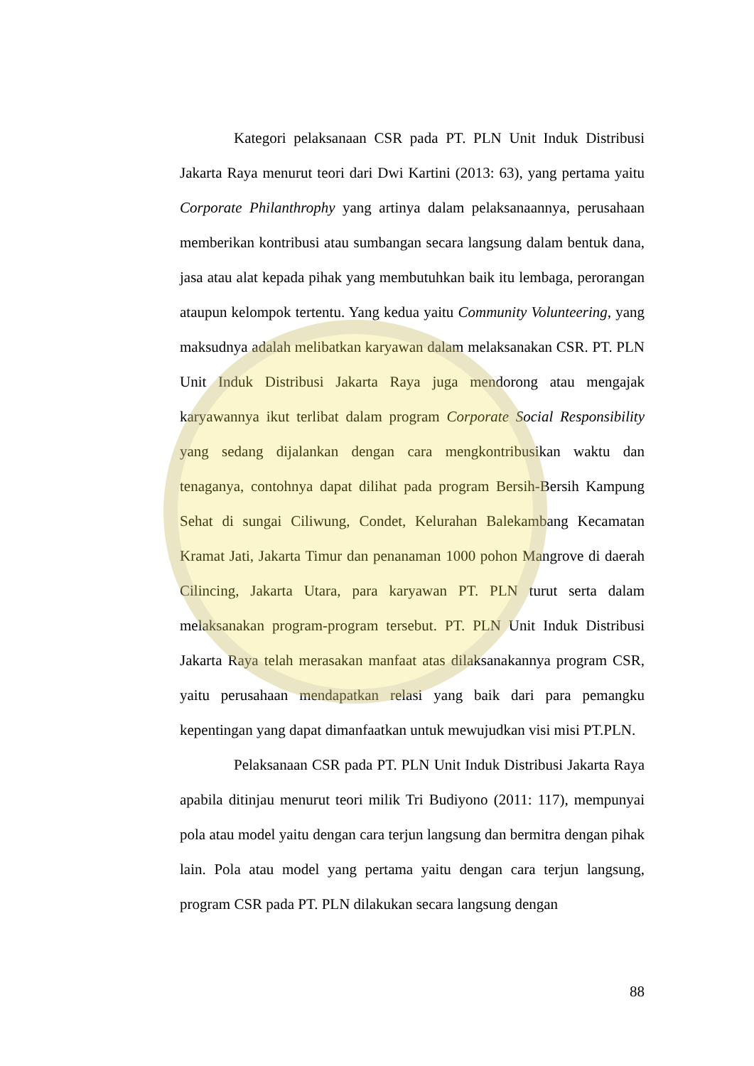Kategori pelaksanaan CSR pada PT. PLN Unit Induk Distribusi Jakarta Raya menurut teori dari Dwi Kartini (2013: 63), yang pertama yaitu Corporate Philanthrophy yang artinya dalam pelaksanaannya, perusahaan memberikan kontribusi atau sumbangan secara langsung dalam bentuk dana, jasa atau alat kepada pihak yang membutuhkan baik itu lembaga, perorangan ataupun kelompok tertentu. Yang kedua yaitu Community Volunteering, yang maksudnya adalah melibatkan karyawan dalam melaksanakan CSR. PT. PLN Unit Induk Distribusi Jakarta Raya juga mendorong atau mengajak karyawannya ikut terlibat dalam program Corporate Social Responsibility yang sedang dijalankan dengan cara mengkontribusikan waktu dan tenaganya, contohnya dapat dilihat pada program Bersih-Bersih Kampung Sehat di sungai Ciliwung, Condet, Kelurahan Balekambang Kecamatan Kramat Jati, Jakarta Timur dan penanaman 1000 pohon Mangrove di daerah Cilincing, Jakarta Utara, para karyawan PT. PLN turut serta dalam melaksanakan program-program tersebut. PT. PLN Unit Induk Distribusi Jakarta Raya telah merasakan manfaat atas dilaksanakannya program CSR, yaitu perusahaan mendapatkan relasi yang baik dari para pemangku kepentingan yang dapat dimanfaatkan untuk mewujudkan visi misi PT.PLN.
Pelaksanaan CSR pada PT. PLN Unit Induk Distribusi Jakarta Raya apabila ditinjau menurut teori milik Tri Budiyono (2011: 117), mempunyai pola atau model yaitu dengan cara terjun langsung dan bermitra dengan pihak lain. Pola atau model yang pertama yaitu dengan cara terjun langsung, program CSR pada PT. PLN dilakukan secara langsung dengan
88